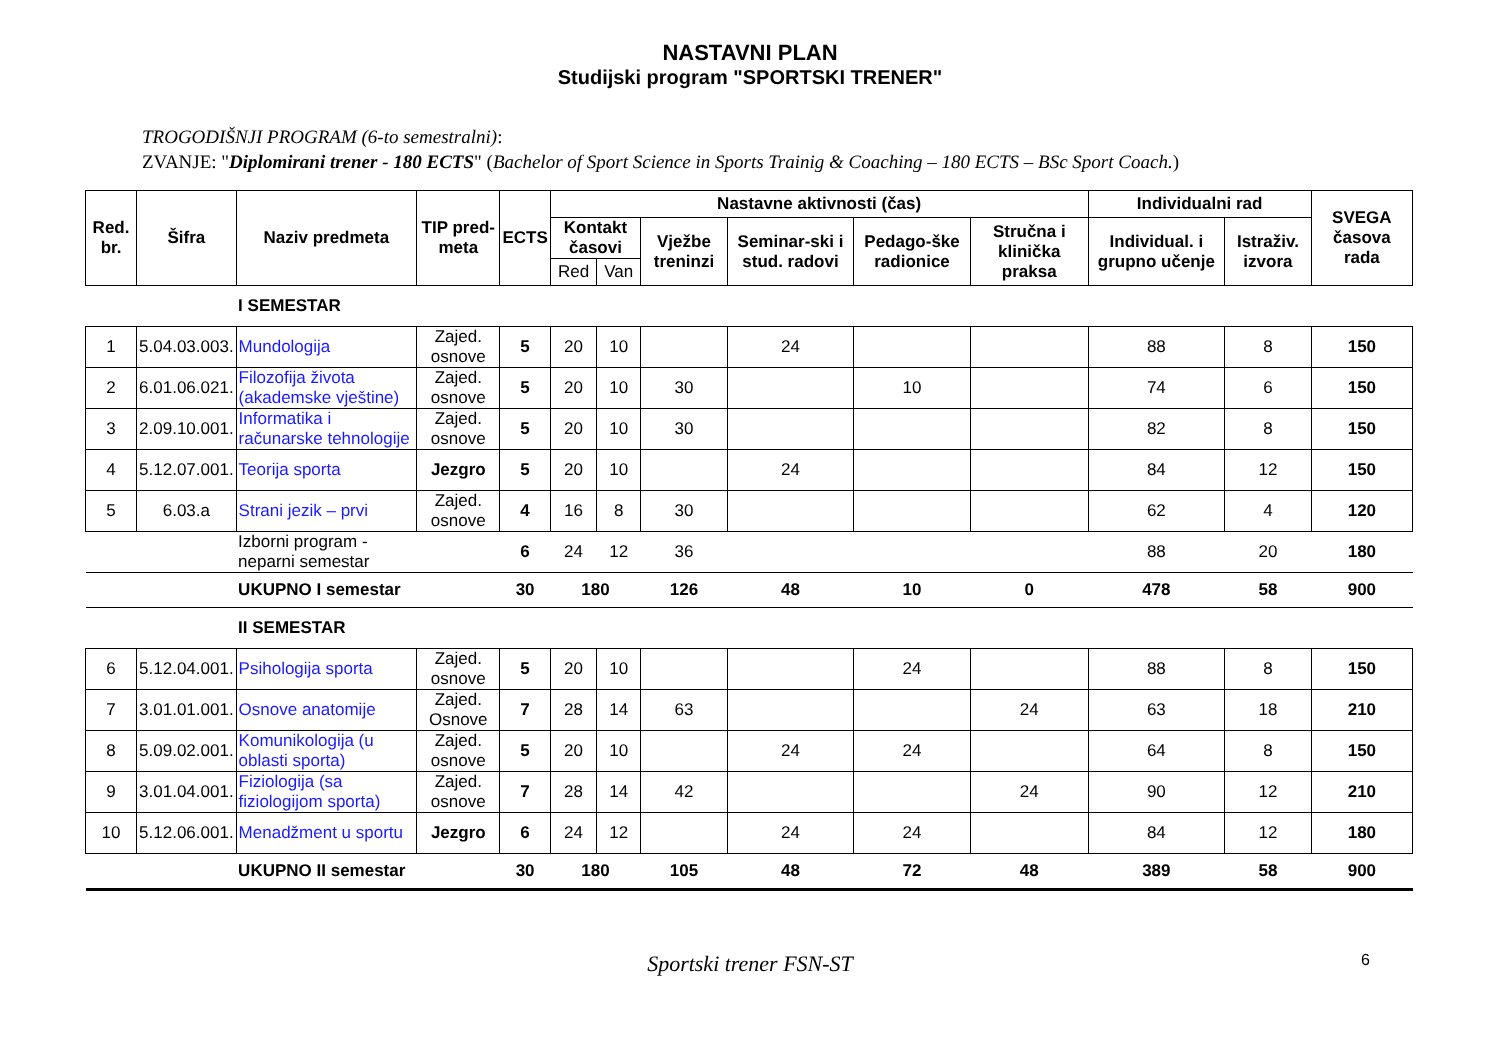NASTAVNI PLAN
Studijski program "SPORTSKI TRENER"
TROGODIŠNJI PROGRAM (6-to semestralni):
ZVANJE: "Diplomirani trener - 180 ECTS" (Bachelor of Sport Science in Sports Trainig & Coaching – 180 ECTS – BSc Sport Coach.)
| Red. br. | Šifra | Naziv predmeta | TIP pred-meta | ECTS | Nastavne aktivnosti (čas) | | | | | | Individualni rad | | SVEGA časova rada |
| --- | --- | --- | --- | --- | --- | --- | --- | --- | --- | --- | --- | --- | --- |
| | | | | | Kontakt časovi | | Vježbe treninzi | Seminar-ski i stud. radovi | Pedago-ške radionice | Stručna i klinička praksa | Individual. i grupno učenje | Istraživ. izvora | |
| | | | | | Red | Van | | | | | | | |
| | | I SEMESTAR | | | | | | | | | | | |
| 1 | 5.04.03.003. | Mundologija | Zajed. osnove | 5 | 20 | 10 | | 24 | | | 88 | 8 | 150 |
| 2 | 6.01.06.021. | Filozofija života (akademske vještine) | Zajed. osnove | 5 | 20 | 10 | 30 | | 10 | | 74 | 6 | 150 |
| 3 | 2.09.10.001. | Informatika i računarske tehnologije | Zajed. osnove | 5 | 20 | 10 | 30 | | | | 82 | 8 | 150 |
| 4 | 5.12.07.001. | Teorija sporta | Jezgro | 5 | 20 | 10 | | 24 | | | 84 | 12 | 150 |
| 5 | 6.03.a | Strani jezik – prvi | Zajed. osnove | 4 | 16 | 8 | 30 | | | | 62 | 4 | 120 |
| | | Izborni program - neparni semestar | | 6 | 24 | 12 | 36 | | | | 88 | 20 | 180 |
| | | UKUPNO I semestar | | 30 | 180 | | 126 | 48 | 10 | 0 | 478 | 58 | 900 |
| | | II SEMESTAR | | | | | | | | | | | |
| 6 | 5.12.04.001. | Psihologija sporta | Zajed. osnove | 5 | 20 | 10 | | | 24 | | 88 | 8 | 150 |
| 7 | 3.01.01.001. | Osnove anatomije | Zajed. Osnove | 7 | 28 | 14 | 63 | | | 24 | 63 | 18 | 210 |
| 8 | 5.09.02.001. | Komunikologija (u oblasti sporta) | Zajed. osnove | 5 | 20 | 10 | | 24 | 24 | | 64 | 8 | 150 |
| 9 | 3.01.04.001. | Fiziologija (sa fiziologijom sporta) | Zajed. osnove | 7 | 28 | 14 | 42 | | | 24 | 90 | 12 | 210 |
| 10 | 5.12.06.001. | Menadžment u sportu | Jezgro | 6 | 24 | 12 | | 24 | 24 | | 84 | 12 | 180 |
| | | UKUPNO II semestar | | 30 | 180 | | 105 | 48 | 72 | 48 | 389 | 58 | 900 |
Sportski trener FSN-ST 6